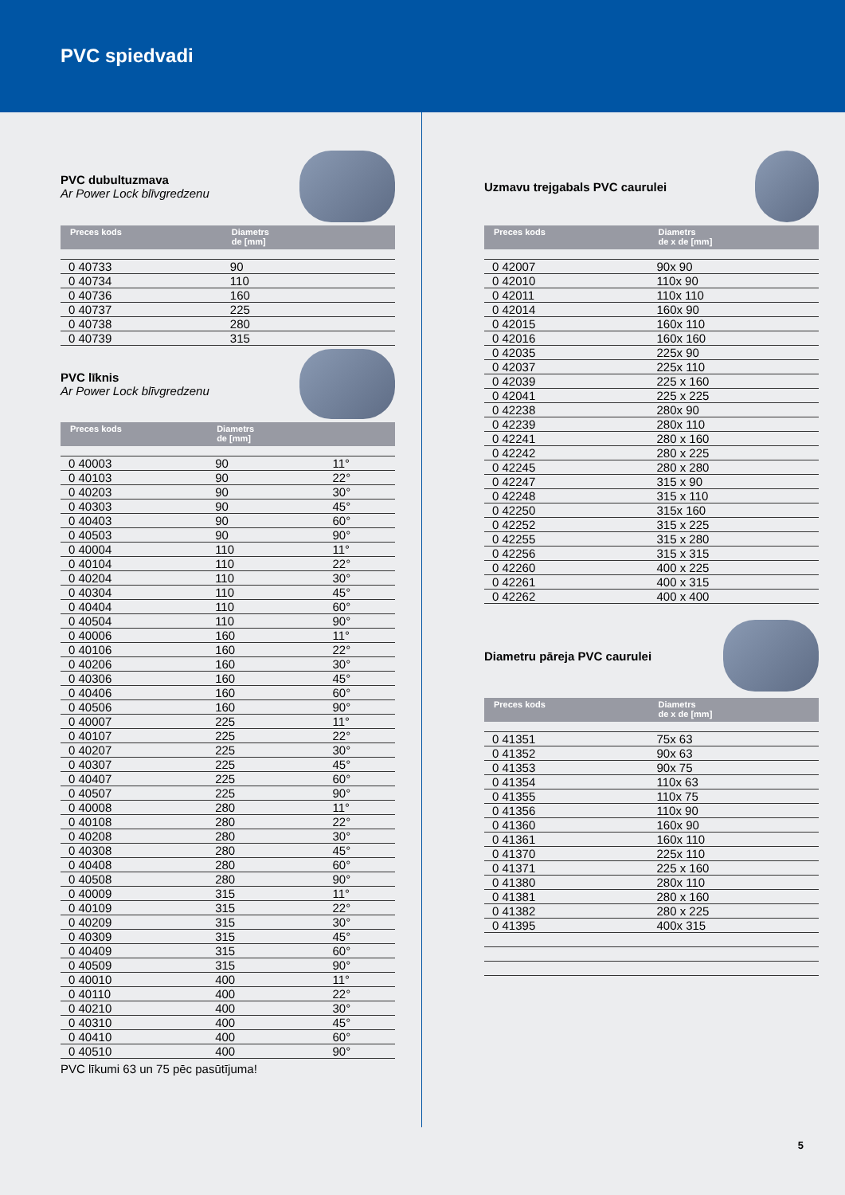PVC spiedvadi
PVC dubultuzmava
Ar Power Lock blīvgredzenu
| Preces kods | Diametrs de [mm] | |
| --- | --- | --- |
| 0 40733 | 90 | |
| 0 40734 | 110 | |
| 0 40736 | 160 | |
| 0 40737 | 225 | |
| 0 40738 | 280 | |
| 0 40739 | 315 | |
PVC līknis
Ar Power Lock blīvgredzenu
| Preces kods | Diametrs de [mm] | |
| --- | --- | --- |
| 0 40003 | 90 | 11° |
| 0 40103 | 90 | 22° |
| 0 40203 | 90 | 30° |
| 0 40303 | 90 | 45° |
| 0 40403 | 90 | 60° |
| 0 40503 | 90 | 90° |
| 0 40004 | 110 | 11° |
| 0 40104 | 110 | 22° |
| 0 40204 | 110 | 30° |
| 0 40304 | 110 | 45° |
| 0 40404 | 110 | 60° |
| 0 40504 | 110 | 90° |
| 0 40006 | 160 | 11° |
| 0 40106 | 160 | 22° |
| 0 40206 | 160 | 30° |
| 0 40306 | 160 | 45° |
| 0 40406 | 160 | 60° |
| 0 40506 | 160 | 90° |
| 0 40007 | 225 | 11° |
| 0 40107 | 225 | 22° |
| 0 40207 | 225 | 30° |
| 0 40307 | 225 | 45° |
| 0 40407 | 225 | 60° |
| 0 40507 | 225 | 90° |
| 0 40008 | 280 | 11° |
| 0 40108 | 280 | 22° |
| 0 40208 | 280 | 30° |
| 0 40308 | 280 | 45° |
| 0 40408 | 280 | 60° |
| 0 40508 | 280 | 90° |
| 0 40009 | 315 | 11° |
| 0 40109 | 315 | 22° |
| 0 40209 | 315 | 30° |
| 0 40309 | 315 | 45° |
| 0 40409 | 315 | 60° |
| 0 40509 | 315 | 90° |
| 0 40010 | 400 | 11° |
| 0 40110 | 400 | 22° |
| 0 40210 | 400 | 30° |
| 0 40310 | 400 | 45° |
| 0 40410 | 400 | 60° |
| 0 40510 | 400 | 90° |
PVC līkumi 63 un 75 pēc pasūtījuma!
Uzmavu trejgabals PVC caurulei
| Preces kods | Diametrs de x de [mm] |
| --- | --- |
| 0 42007 | 90x 90 |
| 0 42010 | 110x 90 |
| 0 42011 | 110x 110 |
| 0 42014 | 160x 90 |
| 0 42015 | 160x 110 |
| 0 42016 | 160x 160 |
| 0 42035 | 225x 90 |
| 0 42037 | 225x 110 |
| 0 42039 | 225 x 160 |
| 0 42041 | 225 x 225 |
| 0 42238 | 280x 90 |
| 0 42239 | 280x 110 |
| 0 42241 | 280 x 160 |
| 0 42242 | 280 x 225 |
| 0 42245 | 280 x 280 |
| 0 42247 | 315 x 90 |
| 0 42248 | 315 x 110 |
| 0 42250 | 315x 160 |
| 0 42252 | 315 x 225 |
| 0 42255 | 315 x 280 |
| 0 42256 | 315 x 315 |
| 0 42260 | 400 x 225 |
| 0 42261 | 400 x 315 |
| 0 42262 | 400 x 400 |
Diametru pāreja PVC caurulei
| Preces kods | Diametrs de x de [mm] |
| --- | --- |
| 0 41351 | 75x 63 |
| 0 41352 | 90x 63 |
| 0 41353 | 90x 75 |
| 0 41354 | 110x 63 |
| 0 41355 | 110x 75 |
| 0 41356 | 110x 90 |
| 0 41360 | 160x 90 |
| 0 41361 | 160x 110 |
| 0 41370 | 225x 110 |
| 0 41371 | 225 x 160 |
| 0 41380 | 280x 110 |
| 0 41381 | 280 x 160 |
| 0 41382 | 280 x 225 |
| 0 41395 | 400x 315 |
5